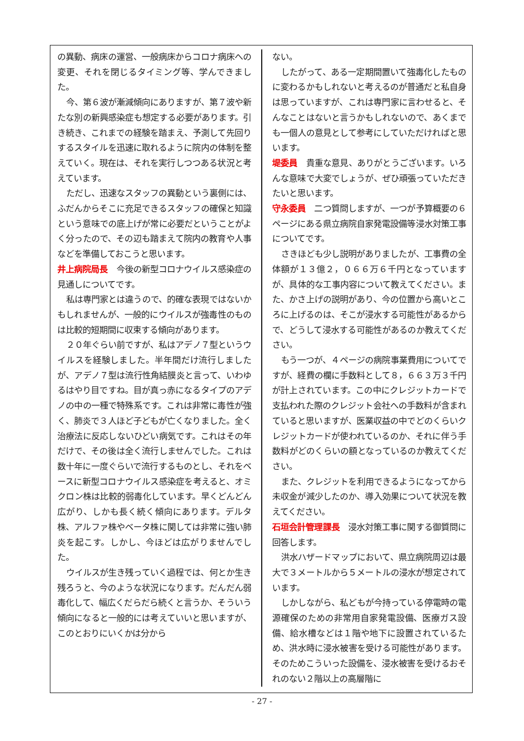の異動、病床の運営、一般病床からコロナ病床への変更、それを閉じるタイミング等、学んできました。
今、第６波が漸減傾向にありますが、第７波や新たな別の新興感染症も想定する必要があります。引き続き、これまでの経験を踏まえ、予測して先回りするスタイルを迅速に取れるように院内の体制を整えていく。現在は、それを実行しつつある状況と考えています。
ただし、迅速なスタッフの異動という裏側には、ふだんからそこに充足できるスタッフの確保と知識という意味での底上げが常に必要だということがよく分ったので、その辺も踏まえて院内の教育や人事などを準備しておこうと思います。
井上病院局長　今後の新型コロナウイルス感染症の見通しについてです。
私は専門家とは違うので、的確な表現ではないかもしれませんが、一般的にウイルスが強毒性のものは比較的短期間に収束する傾向があります。
２０年ぐらい前ですが、私はアデノ７型というウイルスを経験しました。半年間だけ流行しましたが、アデノ７型は流行性角結膜炎と言って、いわゆるはやり目ですね。目が真っ赤になるタイプのアデノの中の一種で特殊系です。これは非常に毒性が強く、肺炎で３人ほど子どもが亡くなりました。全く治療法に反応しないひどい病気です。これはその年だけで、その後は全く流行しませんでした。これは数十年に一度ぐらいで流行するものとし、それをベースに新型コロナウイルス感染症を考えると、オミクロン株は比較的弱毒化しています。早くどんどん広がり、しかも長く続く傾向にあります。デルタ株、アルファ株やベータ株に関しては非常に強い肺炎を起こす。しかし、今ほどは広がりませんでした。
ウイルスが生き残っていく過程では、何とか生き残ろうと、今のような状況になります。だんだん弱毒化して、幅広くだらだら続くと言うか、そういう傾向になると一般的には考えていいと思いますが、このとおりにいくかは分から
ない。
したがって、ある一定期間置いて強毒化したものに変わるかもしれないと考えるのが普通だと私自身は思っていますが、これは専門家に言わせると、そんなことはないと言うかもしれないので、あくまでも一個人の意見として参考にしていただければと思います。
堤委員　貴重な意見、ありがとうございます。いろんな意味で大変でしょうが、ぜひ頑張っていただきたいと思います。
守永委員　二つ質問しますが、一つが予算概要の６ページにある県立病院自家発電設備等浸水対策工事についてです。
さきほども少し説明がありましたが、工事費の全体額が１３億２，０６６万６千円となっていますが、具体的な工事内容について教えてください。また、かさ上げの説明があり、今の位置から高いところに上げるのは、そこが浸水する可能性があるからで、どうして浸水する可能性があるのか教えてください。
もう一つが、４ページの病院事業費用についてですが、経費の欄に手数料として８，６６３万３千円が計上されています。この中にクレジットカードで支払われた際のクレジット会社への手数料が含まれていると思いますが、医業収益の中でどのくらいクレジットカードが使われているのか、それに伴う手数料がどのくらいの額となっているのか教えてください。
また、クレジットを利用できるようになってから未収金が減少したのか、導入効果について状況を教えてください。
石垣会計管理課長　浸水対策工事に関する御質問に回答します。
洪水ハザードマップにおいて、県立病院周辺は最大で３メートルから５メートルの浸水が想定されています。
しかしながら、私どもが今持っている停電時の電源確保のための非常用自家発電設備、医療ガス設備、給水槽などは１階や地下に設置されているため、洪水時に浸水被害を受ける可能性があります。そのためこういった設備を、浸水被害を受けるおそれのない２階以上の高層階に
- 27 -